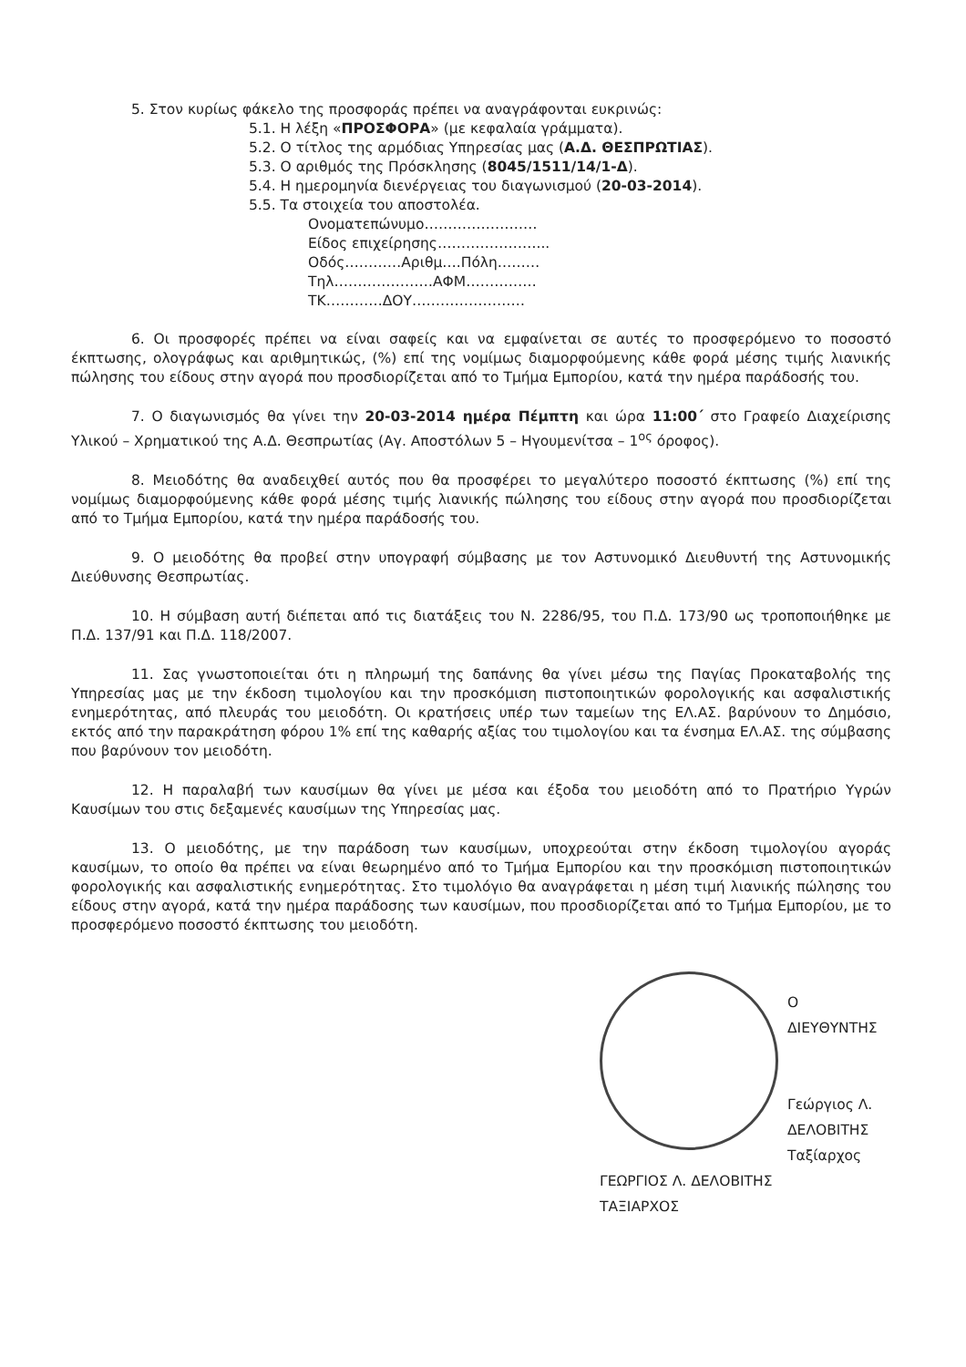5. Στον κυρίως φάκελο της προσφοράς πρέπει να αναγράφονται ευκρινώς:
5.1. Η λέξη «ΠΡΟΣΦΟΡΑ» (με κεφαλαία γράμματα).
5.2. Ο τίτλος της αρμόδιας Υπηρεσίας μας (Α.Δ. ΘΕΣΠΡΩΤΙΑΣ).
5.3. Ο αριθμός της Πρόσκλησης (8045/1511/14/1-Δ).
5.4. Η ημερομηνία διενέργειας του διαγωνισμού (20-03-2014).
5.5. Τα στοιχεία του αποστολέα.
Ονοματεπώνυμο……………………
Είδος επιχείρησης…………………...
Οδός…………Αριθμ….Πόλη………
Τηλ…………………ΑΦΜ……………
ΤΚ…………ΔΟΥ……………………
6. Οι προσφορές πρέπει να είναι σαφείς και να εμφαίνεται σε αυτές το προσφερόμενο το ποσοστό έκπτωσης, ολογράφως και αριθμητικώς, (%) επί της νομίμως διαμορφούμενης κάθε φορά μέσης τιμής λιανικής πώλησης του είδους στην αγορά που προσδιορίζεται από το Τμήμα Εμπορίου, κατά την ημέρα παράδοσής του.
7. Ο διαγωνισμός θα γίνει την 20-03-2014 ημέρα Πέμπτη και ώρα 11:00΄ στο Γραφείο Διαχείρισης Υλικού – Χρηματικού της Α.Δ. Θεσπρωτίας (Αγ. Αποστόλων 5 – Ηγουμενίτσα – 1<sup>ος</sup> όροφος).
8. Μειοδότης θα αναδειχθεί αυτός που θα προσφέρει το μεγαλύτερο ποσοστό έκπτωσης (%) επί της νομίμως διαμορφούμενης κάθε φορά μέσης τιμής λιανικής πώλησης του είδους στην αγορά που προσδιορίζεται από το Τμήμα Εμπορίου, κατά την ημέρα παράδοσής του.
9. Ο μειοδότης θα προβεί στην υπογραφή σύμβασης με τον Αστυνομικό Διευθυντή της Αστυνομικής Διεύθυνσης Θεσπρωτίας.
10. Η σύμβαση αυτή διέπεται από τις διατάξεις του Ν. 2286/95, του Π.Δ. 173/90 ως τροποποιήθηκε με Π.Δ. 137/91 και Π.Δ. 118/2007.
11. Σας γνωστοποιείται ότι η πληρωμή της δαπάνης θα γίνει μέσω της Παγίας Προκαταβολής της Υπηρεσίας μας με την έκδοση τιμολογίου και την προσκόμιση πιστοποιητικών φορολογικής και ασφαλιστικής ενημερότητας, από πλευράς του μειοδότη. Οι κρατήσεις υπέρ των ταμείων της ΕΛ.ΑΣ. βαρύνουν το Δημόσιο, εκτός από την παρακράτηση φόρου 1% επί της καθαρής αξίας του τιμολογίου και τα ένσημα ΕΛ.ΑΣ. της σύμβασης που βαρύνουν τον μειοδότη.
12. Η παραλαβή των καυσίμων θα γίνει με μέσα και έξοδα του μειοδότη από το Πρατήριο Υγρών Καυσίμων του στις δεξαμενές καυσίμων της Υπηρεσίας μας.
13. Ο μειοδότης, με την παράδοση των καυσίμων, υποχρεούται στην έκδοση τιμολογίου αγοράς καυσίμων, το οποίο θα πρέπει να είναι θεωρημένο από το Τμήμα Εμπορίου και την προσκόμιση πιστοποιητικών φορολογικής και ασφαλιστικής ενημερότητας. Στο τιμολόγιο θα αναγράφεται η μέση τιμή λιανικής πώλησης του είδους στην αγορά, κατά την ημέρα παράδοσης των καυσίμων, που προσδιορίζεται από το Τμήμα Εμπορίου, με το προσφερόμενο ποσοστό έκπτωσης του μειοδότη.
Ο ΔΙΕΥΘΥΝΤΗΣ
Γεώργιος Λ. ΔΕΛΟΒΙΤΗΣ
Ταξίαρχος
ΓΕΩΡΓΙΟΣ Λ. ΔΕΛΟΒΙΤΗΣ
ΤΑΞΙΑΡΧΟΣ